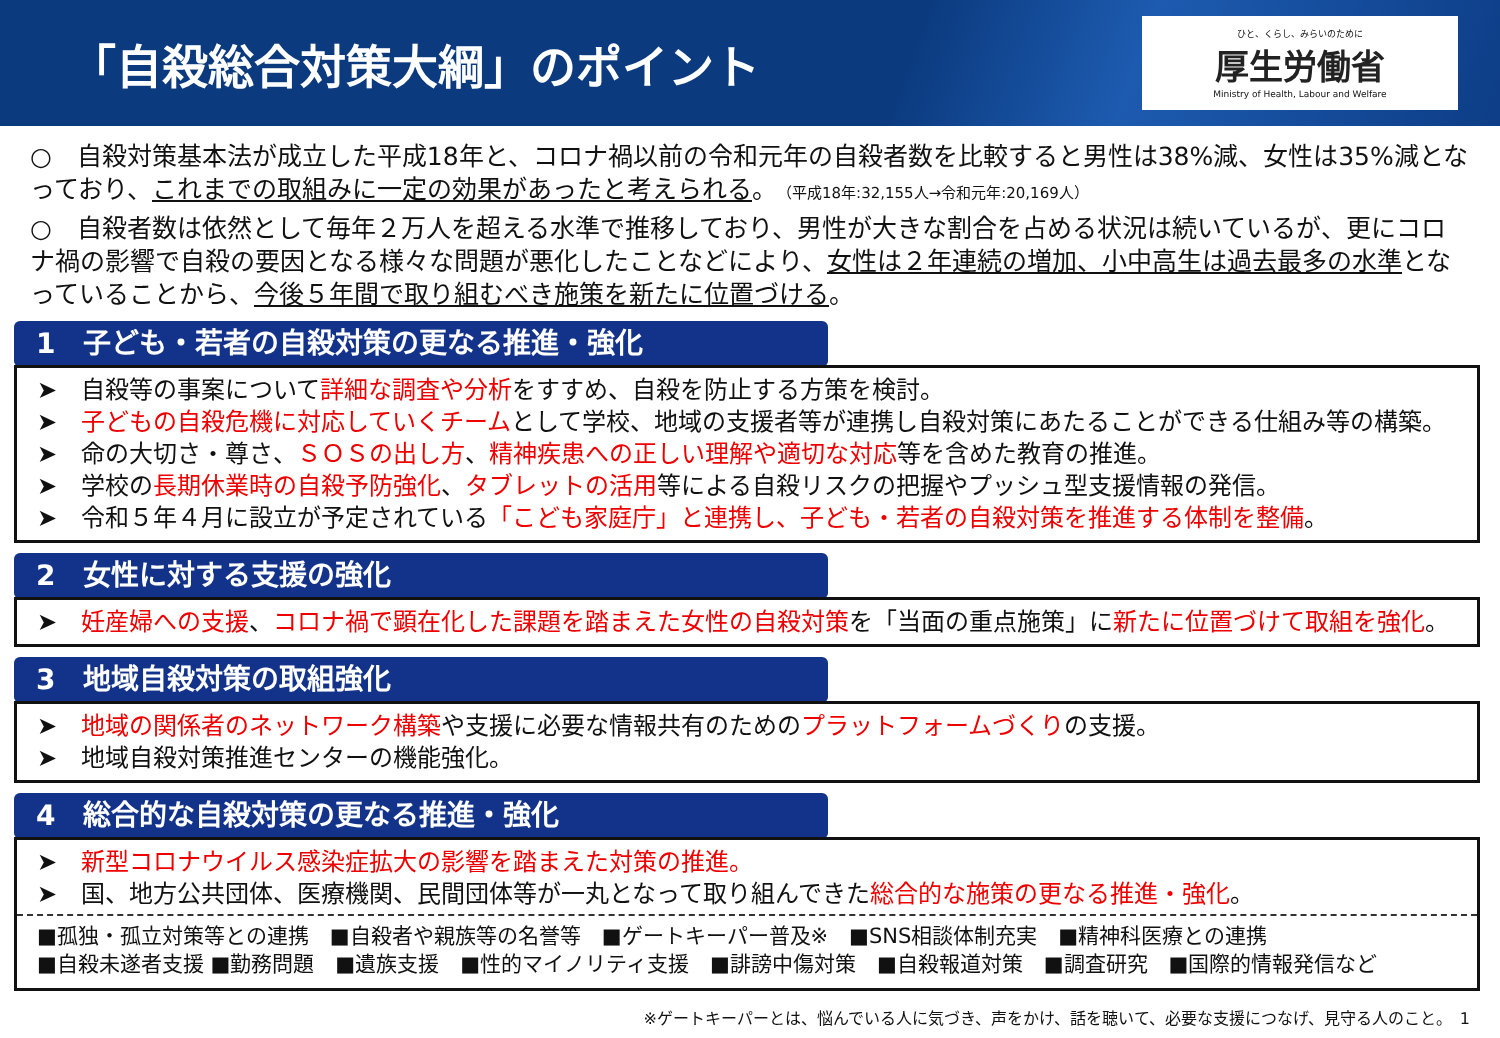「自殺総合対策大綱」のポイント
ひと、くらし、みらいのために
厚生労働省
Ministry of Health, Labour and Welfare
○　自殺対策基本法が成立した平成18年と、コロナ禍以前の令和元年の自殺者数を比較すると男性は38%減、女性は35%減となっており、これまでの取組みに一定の効果があったと考えられる。（平成18年:32,155人→令和元年:20,169人）
○　自殺者数は依然として毎年２万人を超える水準で推移しており、男性が大きな割合を占める状況は続いているが、更にコロナ禍の影響で自殺の要因となる様々な問題が悪化したことなどにより、女性は２年連続の増加、小中高生は過去最多の水準となっていることから、今後５年間で取り組むべき施策を新たに位置づける。
1　子ども・若者の自殺対策の更なる推進・強化
➤　自殺等の事案について詳細な調査や分析をすすめ、自殺を防止する方策を検討。
➤　子どもの自殺危機に対応していくチームとして学校、地域の支援者等が連携し自殺対策にあたることができる仕組み等の構築。
➤　命の大切さ・尊さ、ＳＯＳの出し方、精神疾患への正しい理解や適切な対応等を含めた教育の推進。
➤　学校の長期休業時の自殺予防強化、タブレットの活用等による自殺リスクの把握やプッシュ型支援情報の発信。
➤　令和５年４月に設立が予定されている「こども家庭庁」と連携し、子ども・若者の自殺対策を推進する体制を整備。
2　女性に対する支援の強化
➤　妊産婦への支援、コロナ禍で顕在化した課題を踏まえた女性の自殺対策を「当面の重点施策」に新たに位置づけて取組を強化。
3　地域自殺対策の取組強化
➤　地域の関係者のネットワーク構築や支援に必要な情報共有のためのプラットフォームづくりの支援。
➤　地域自殺対策推進センターの機能強化。
4　総合的な自殺対策の更なる推進・強化
➤　新型コロナウイルス感染症拡大の影響を踏まえた対策の推進。
➤　国、地方公共団体、医療機関、民間団体等が一丸となって取り組んできた総合的な施策の更なる推進・強化。
■孤独・孤立対策等との連携　■自殺者や親族等の名誉等　■ゲートキーパー普及※　■SNS相談体制充実　■精神科医療との連携
■自殺未遂者支援 ■勤務問題　■遺族支援　■性的マイノリティ支援　■誹謗中傷対策　■自殺報道対策　■調査研究　■国際的情報発信など
※ゲートキーパーとは、悩んでいる人に気づき、声をかけ、話を聴いて、必要な支援につなげ、見守る人のこと。　1